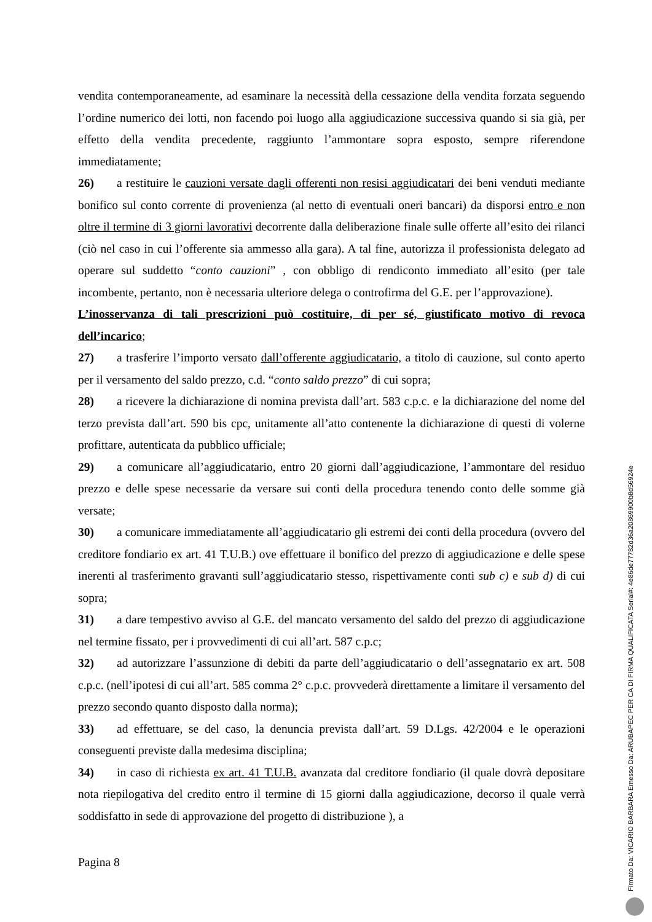vendita contemporaneamente, ad esaminare la necessità della cessazione della vendita forzata seguendo l’ordine numerico dei lotti, non facendo poi luogo alla aggiudicazione successiva quando si sia già, per effetto della vendita precedente, raggiunto l’ammontare sopra esposto, sempre riferendone immediatamente;
26) a restituire le cauzioni versate dagli offerenti non resisi aggiudicatari dei beni venduti mediante bonifico sul conto corrente di provenienza (al netto di eventuali oneri bancari) da disporsi entro e non oltre il termine di 3 giorni lavorativi decorrente dalla deliberazione finale sulle offerte all’esito dei rilanci (ciò nel caso in cui l’offerente sia ammesso alla gara). A tal fine, autorizza il professionista delegato ad operare sul suddetto “conto cauzioni” , con obbligo di rendiconto immediato all’esito (per tale incombente, pertanto, non è necessaria ulteriore delega o controfirma del G.E. per l’approvazione).
L’inosservanza di tali prescrizioni può costituire, di per sé, giustificato motivo di revoca dell’incarico;
27) a trasferire l’importo versato dall’offerente aggiudicatario, a titolo di cauzione, sul conto aperto per il versamento del saldo prezzo, c.d. “conto saldo prezzo” di cui sopra;
28) a ricevere la dichiarazione di nomina prevista dall’art. 583 c.p.c. e la dichiarazione del nome del terzo prevista dall’art. 590 bis cpc, unitamente all’atto contenente la dichiarazione di questi di volerne profittare, autenticata da pubblico ufficiale;
29) a comunicare all’aggiudicatario, entro 20 giorni dall’aggiudicazione, l’ammontare del residuo prezzo e delle spese necessarie da versare sui conti della procedura tenendo conto delle somme già versate;
30) a comunicare immediatamente all’aggiudicatario gli estremi dei conti della procedura (ovvero del creditore fondiario ex art. 41 T.U.B.) ove effettuare il bonifico del prezzo di aggiudicazione e delle spese inerenti al trasferimento gravanti sull’aggiudicatario stesso, rispettivamente conti sub c) e sub d) di cui sopra;
31) a dare tempestivo avviso al G.E. del mancato versamento del saldo del prezzo di aggiudicazione nel termine fissato, per i provvedimenti di cui all’art. 587 c.p.c;
32) ad autorizzare l’assunzione di debiti da parte dell’aggiudicatario o dell’assegnatario ex art. 508 c.p.c. (nell’ipotesi di cui all’art. 585 comma 2° c.p.c. provvederà direttamente a limitare il versamento del prezzo secondo quanto disposto dalla norma);
33) ad effettuare, se del caso, la denuncia prevista dall’art. 59 D.Lgs. 42/2004 e le operazioni conseguenti previste dalla medesima disciplina;
34) in caso di richiesta ex art. 41 T.U.B. avanzata dal creditore fondiario (il quale dovrà depositare nota riepilogativa del credito entro il termine di 15 giorni dalla aggiudicazione, decorso il quale verrà soddisfatto in sede di approvazione del progetto di distribuzione ), a
Pagina 8
Firmato Da: VICARIO BARBARA Emesso Da: ARUBAPEC PER CA DI FIRMA QUALIFICATA Serial#: 4e86de77782d36a20869900b8d56924e